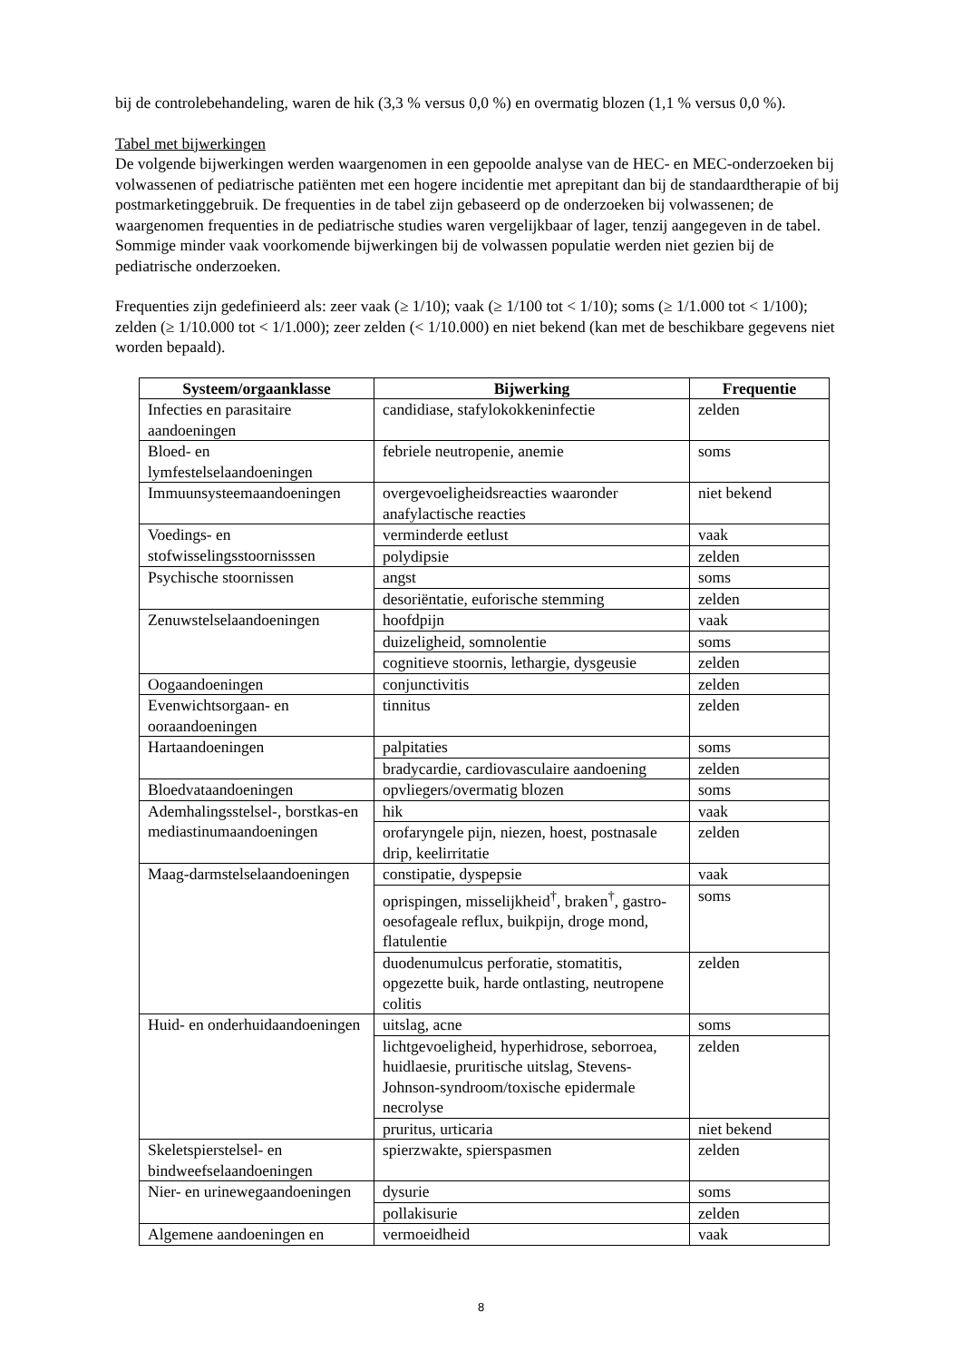bij de controlebehandeling, waren de hik (3,3 % versus 0,0 %) en overmatig blozen (1,1 % versus 0,0 %).
Tabel met bijwerkingen
De volgende bijwerkingen werden waargenomen in een gepoolde analyse van de HEC- en MEC-onderzoeken bij volwassenen of pediatrische patiënten met een hogere incidentie met aprepitant dan bij de standaardtherapie of bij postmarketinggebruik. De frequenties in de tabel zijn gebaseerd op de onderzoeken bij volwassenen; de waargenomen frequenties in de pediatrische studies waren vergelijkbaar of lager, tenzij aangegeven in de tabel. Sommige minder vaak voorkomende bijwerkingen bij de volwassen populatie werden niet gezien bij de pediatrische onderzoeken.
Frequenties zijn gedefinieerd als: zeer vaak (≥ 1/10); vaak (≥ 1/100 tot < 1/10); soms (≥ 1/1.000 tot < 1/100); zelden (≥ 1/10.000 tot < 1/1.000); zeer zelden (< 1/10.000) en niet bekend (kan met de beschikbare gegevens niet worden bepaald).
| Systeem/orgaanklasse | Bijwerking | Frequentie |
| --- | --- | --- |
| Infecties en parasitaire aandoeningen | candidiase, stafylokokkeninfectie | zelden |
| Bloed- en lymfestelselaandoeningen | febriele neutropenie, anemie | soms |
| Immuunsysteemaandoeningen | overgevoeligheidsreacties waaronder anafylactische reacties | niet bekend |
| Voedings- en stofwisselingsstoornisssen | verminderde eetlust | vaak |
| | polydipsie | zelden |
| Psychische stoornissen | angst | soms |
| | desoriëntatie, euforische stemming | zelden |
| Zenuwstelselaandoeningen | hoofdpijn | vaak |
| | duizeligheid, somnolentie | soms |
| | cognitieve stoornis, lethargie, dysgeusie | zelden |
| Oogaandoeningen | conjunctivitis | zelden |
| Evenwichtsorgaan- en ooraandoeningen | tinnitus | zelden |
| Hartaandoeningen | palpitaties | soms |
| | bradycardie, cardiovasculaire aandoening | zelden |
| Bloedvataandoeningen | opvliegers/overmatig blozen | soms |
| Ademhalingsstelsel-, borstkas-en mediastinumaandoeningen | hik | vaak |
| | orofaryngele pijn, niezen, hoest, postnasale drip, keelirritatie | zelden |
| Maag-darmstelselaandoeningen | constipatie, dyspepsie | vaak |
| | oprispingen, misselijkheid<sup>†</sup>, braken<sup>†</sup>, gastro-oesofageale reflux, buikpijn, droge mond, flatulentie | soms |
| | duodenumulcus perforatie, stomatitis, opgezette buik, harde ontlasting, neutropene colitis | zelden |
| Huid- en onderhuidaandoeningen | uitslag, acne | soms |
| | lichtgevoeligheid, hyperhidrose, seborroea, huidlaesie, pruritische uitslag, Stevens-Johnson-syndroom/toxische epidermale necrolyse | zelden |
| | pruritus, urticaria | niet bekend |
| Skeletspierstelsel- en bindweefselaandoeningen | spierzwakte, spierspasmen | zelden |
| Nier- en urinewegaandoeningen | dysurie | soms |
| | pollakisurie | zelden |
| Algemene aandoeningen en | vermoeidheid | vaak |
8